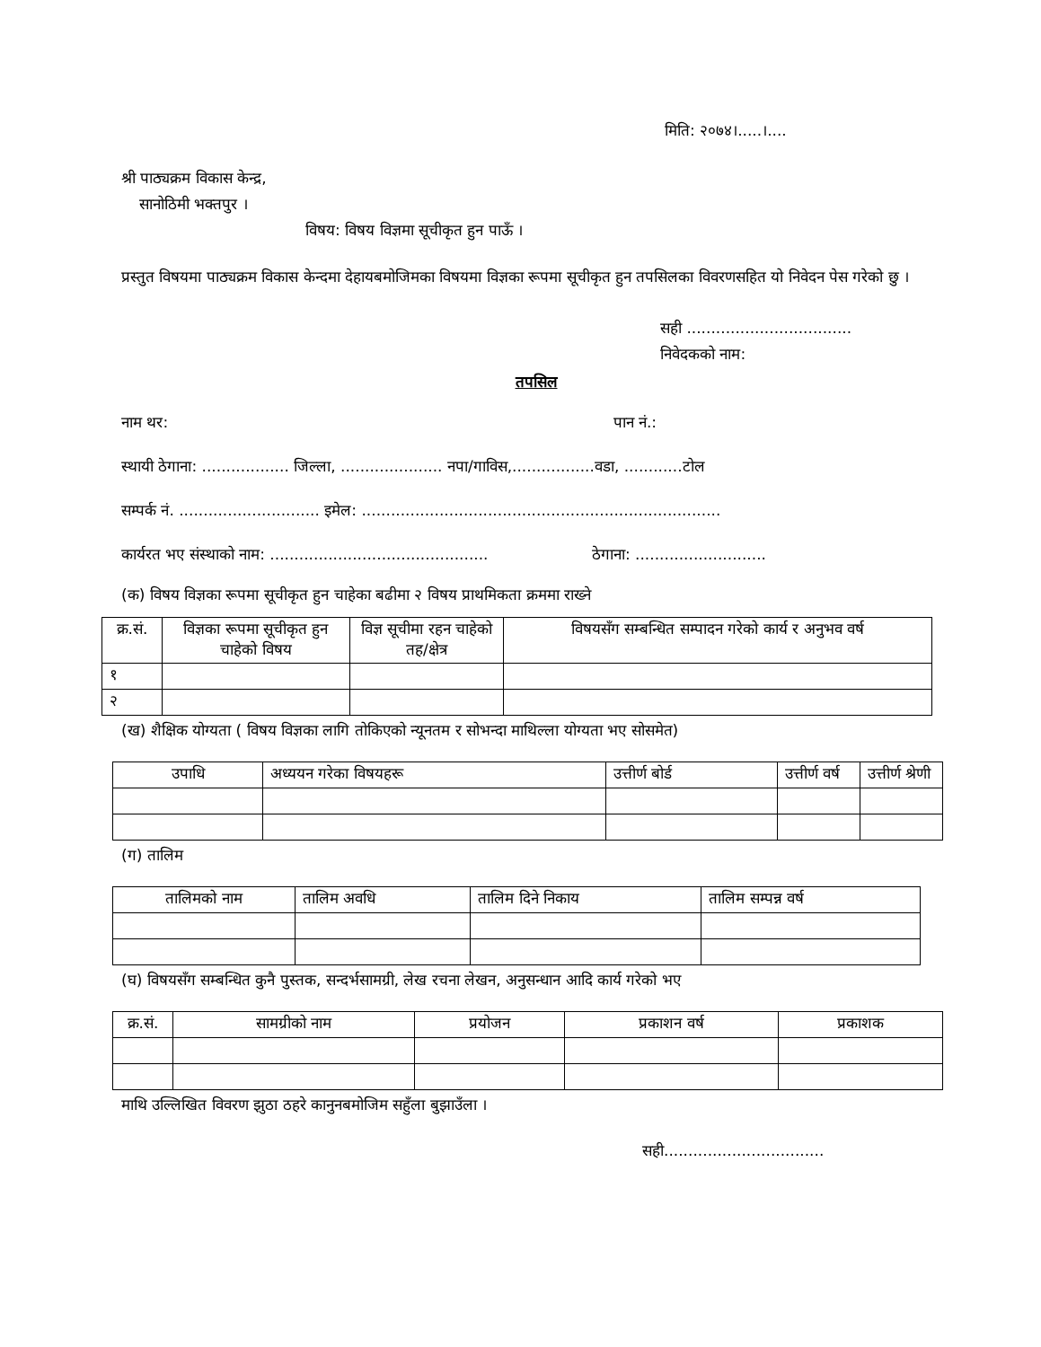मिति: २०७४।.....।....
श्री पाठ्यक्रम विकास केन्द्र,
सानोठिमी भक्तपुर ।
विषय: विषय विज्ञमा सूचीकृत हुन पाऊँ ।
प्रस्तुत विषयमा पाठ्यक्रम विकास केन्दमा देहायबमोजिमका विषयमा विज्ञका रूपमा सूचीकृत हुन तपसिलका विवरणसहित यो निवेदन पेस गरेको छु ।
सही ..................................
निवेदकको नाम:
तपसिल
नाम थर: पान नं.:
स्थायी ठेगाना: .................. जिल्ला, ..................... नपा/गाविस,.................वडा, ............टोल
सम्पर्क नं. ............................. इमेल: ..........................................................................
कार्यरत भए संस्थाको नाम: ............................................. ठेगाना: ...........................
(क) विषय विज्ञका रूपमा सूचीकृत हुन चाहेका बढीमा २ विषय प्राथमिकता क्रममा राख्ने
| क्र.सं. | विज्ञका रूपमा सूचीकृत हुन चाहेको विषय | विज्ञ सूचीमा रहन चाहेको तह/क्षेत्र | विषयसँग सम्बन्धित सम्पादन गरेको कार्य र अनुभव वर्ष |
| --- | --- | --- | --- |
| १ | | | |
| २ | | | |
(ख) शैक्षिक योग्यता ( विषय विज्ञका लागि तोकिएको न्यूनतम र सोभन्दा माथिल्ला योग्यता भए सोसमेत)
| उपाधि | अध्ययन गरेका विषयहरू | उत्तीर्ण बोर्ड | उत्तीर्ण वर्ष | उत्तीर्ण श्रेणी |
| --- | --- | --- | --- | --- |
(ग) तालिम
| तालिमको नाम | तालिम अवधि | तालिम दिने निकाय | तालिम सम्पन्न वर्ष |
| --- | --- | --- | --- |
(घ) विषयसँग सम्बन्धित कुनै पुस्तक, सन्दर्भसामग्री, लेख रचना लेखन, अनुसन्धान आदि कार्य गरेको भए
| क्र.सं. | सामग्रीको नाम | प्रयोजन | प्रकाशन वर्ष | प्रकाशक |
| --- | --- | --- | --- | --- |
माथि उल्लिखित विवरण झुठा ठहरे कानुनबमोजिम सहुँला बुझाउँला ।
सही.................................